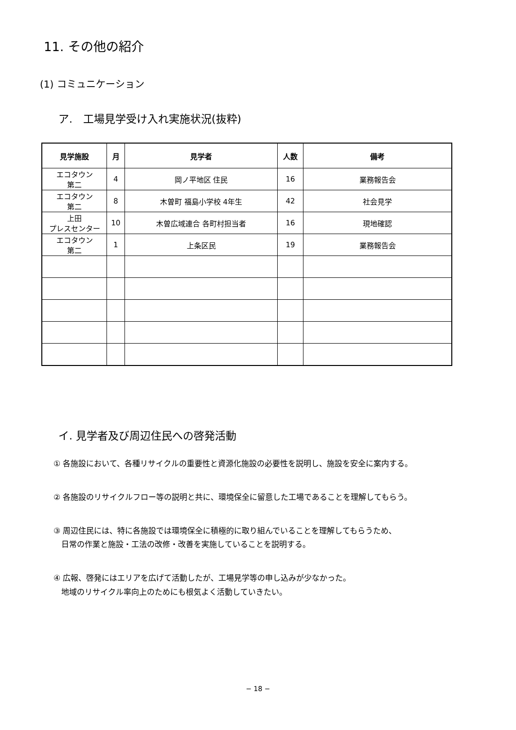11. その他の紹介
(1) コミュニケーション
ア.　工場見学受け入れ実施状況(抜粋)
| 見学施設 | 月 | 見学者 | 人数 | 備考 |
| --- | --- | --- | --- | --- |
| エコタウン 第二 | 4 | 岡ノ平地区 住民 | 16 | 業務報告会 |
| エコタウン 第二 | 8 | 木曽町 福島小学校 4年生 | 42 | 社会見学 |
| 上田 プレスセンター | 10 | 木曽広域連合 各町村担当者 | 16 | 現地確認 |
| エコタウン 第二 | 1 | 上条区民 | 19 | 業務報告会 |
イ. 見学者及び周辺住民への啓発活動
① 各施設において、各種リサイクルの重要性と資源化施設の必要性を説明し、施設を安全に案内する。
② 各施設のリサイクルフロー等の説明と共に、環境保全に留意した工場であることを理解してもらう。
③ 周辺住民には、特に各施設では環境保全に積極的に取り組んでいることを理解してもらうため、
　日常の作業と施設・工法の改修・改善を実施していることを説明する。
④ 広報、啓発にはエリアを広げて活動したが、工場見学等の申し込みが少なかった。
　地域のリサイクル率向上のためにも根気よく活動していきたい。
− 18 −